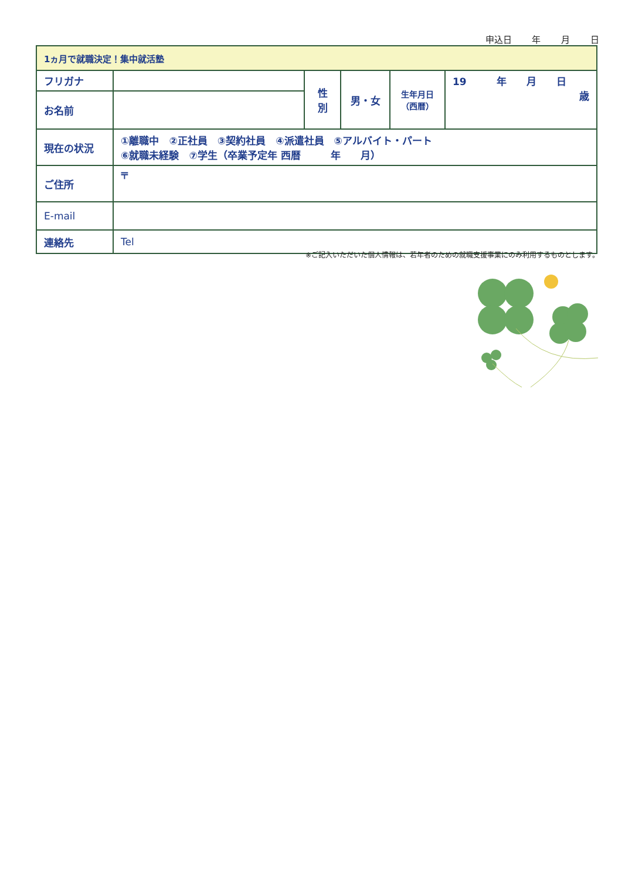申込日 年 月 日
| 1ヵ月で就職決定！集中就活塾 | | | | | |
| --- | --- | --- | --- | --- | --- |
| フリガナ | | 性 別 | 男・女 | 生年月日 （西暦） | 19 年 月 日 歳 |
| お名前 | | | | | |
| 現在の状況 | ①離職中 ②正社員 ③契約社員 ④派遣社員 ⑤アルバイト・パート ⑥就職未経験 ⑦学生（卒業予定年 西暦 年 月） | | | | |
| ご住所 | 〒 | | | | |
| E-mail | | | | | |
| 連絡先 | Tel | | | | |
※ご記入いただいた個人情報は、若年者のための就職支援事業にのみ利用するものとします。